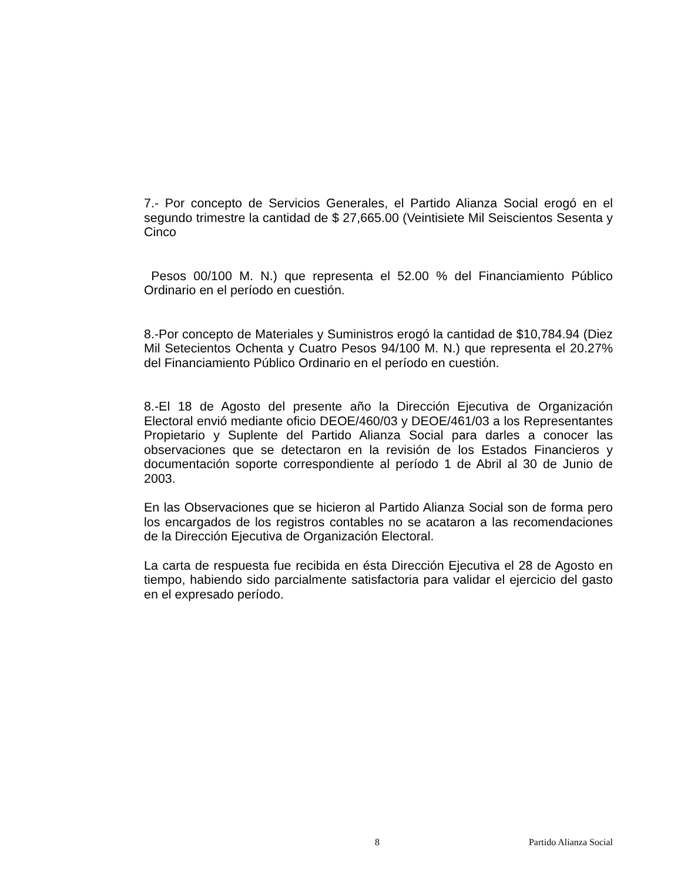7.- Por concepto de Servicios Generales, el Partido Alianza Social erogó en el segundo trimestre la cantidad de $ 27,665.00 (Veintisiete Mil Seiscientos Sesenta y Cinco
Pesos 00/100 M. N.) que representa el 52.00 % del Financiamiento Público Ordinario en el período en cuestión.
8.-Por concepto de Materiales y Suministros erogó la cantidad de $10,784.94 (Diez Mil Setecientos Ochenta y Cuatro Pesos 94/100 M. N.) que representa el 20.27% del Financiamiento Público Ordinario en el período en cuestión.
8.-El 18 de Agosto del presente año la Dirección Ejecutiva de Organización Electoral envió mediante oficio DEOE/460/03 y DEOE/461/03 a los Representantes Propietario y Suplente del Partido Alianza Social para darles a conocer las observaciones que se detectaron en la revisión de los Estados Financieros y documentación soporte correspondiente al período 1 de Abril al 30 de Junio de 2003.
En las Observaciones que se hicieron al Partido Alianza Social son de forma pero los encargados de los registros contables no se acataron a las recomendaciones de la Dirección Ejecutiva de Organización Electoral.
La carta de respuesta fue recibida en ésta Dirección Ejecutiva el 28 de Agosto en tiempo, habiendo sido parcialmente satisfactoria para validar el ejercicio del gasto en el expresado período.
8 Partido Alianza Social